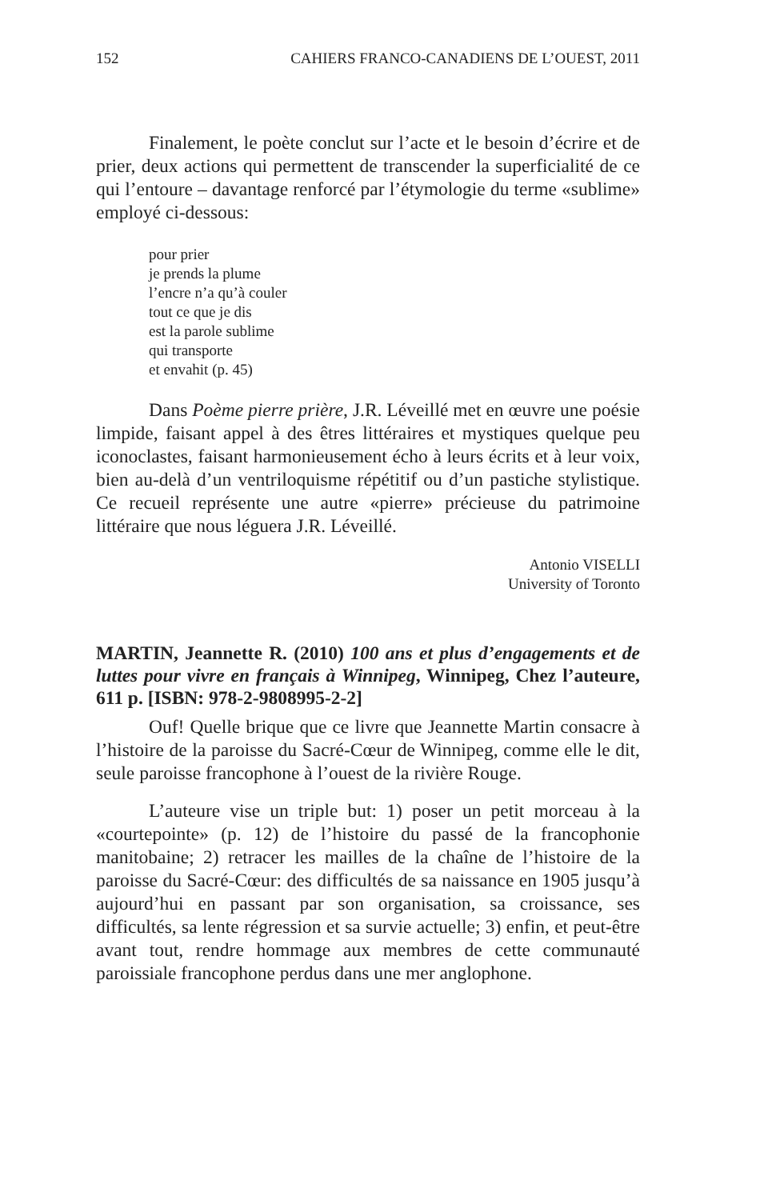152 CAHIERS FRANCO-CANADIENS DE L’OUEST, 2011
Finalement, le poète conclut sur l’acte et le besoin d’écrire et de prier, deux actions qui permettent de transcender la superficialité de ce qui l’entoure – davantage renforcé par l’étymologie du terme «sublime» employé ci-dessous:
pour prier
je prends la plume
l’encre n’a qu’à couler
tout ce que je dis
est la parole sublime
qui transporte
et envahit (p. 45)
Dans Poème pierre prière, J.R. Léveillé met en œuvre une poésie limpide, faisant appel à des êtres littéraires et mystiques quelque peu iconoclastes, faisant harmonieusement écho à leurs écrits et à leur voix, bien au-delà d’un ventriloquisme répétitif ou d’un pastiche stylistique. Ce recueil représente une autre «pierre» précieuse du patrimoine littéraire que nous léguera J.R. Léveillé.
Antonio VISELLI
University of Toronto
MARTIN, Jeannette R. (2010) 100 ans et plus d’engage­ments et de luttes pour vivre en français à Winnipeg, Winnipeg, Chez l’auteure, 611 p. [ISBN: 978-2-9808995-2-2]
Ouf! Quelle brique que ce livre que Jeannette Martin consacre à l’histoire de la paroisse du Sacré-Cœur de Winnipeg, comme elle le dit, seule paroisse francophone à l’ouest de la rivière Rouge.
L’auteure vise un triple but: 1) poser un petit morceau à la «courtepointe» (p. 12) de l’histoire du passé de la francophonie manitobaine; 2) retracer les mailles de la chaîne de l’histoire de la paroisse du Sacré-Cœur: des difficultés de sa naissance en 1905 jusqu’à aujourd’hui en passant par son organisation, sa croissance, ses difficultés, sa lente régression et sa survie actuelle; 3) enfin, et peut-être avant tout, rendre hommage aux membres de cette communauté paroissiale francophone perdus dans une mer anglophone.